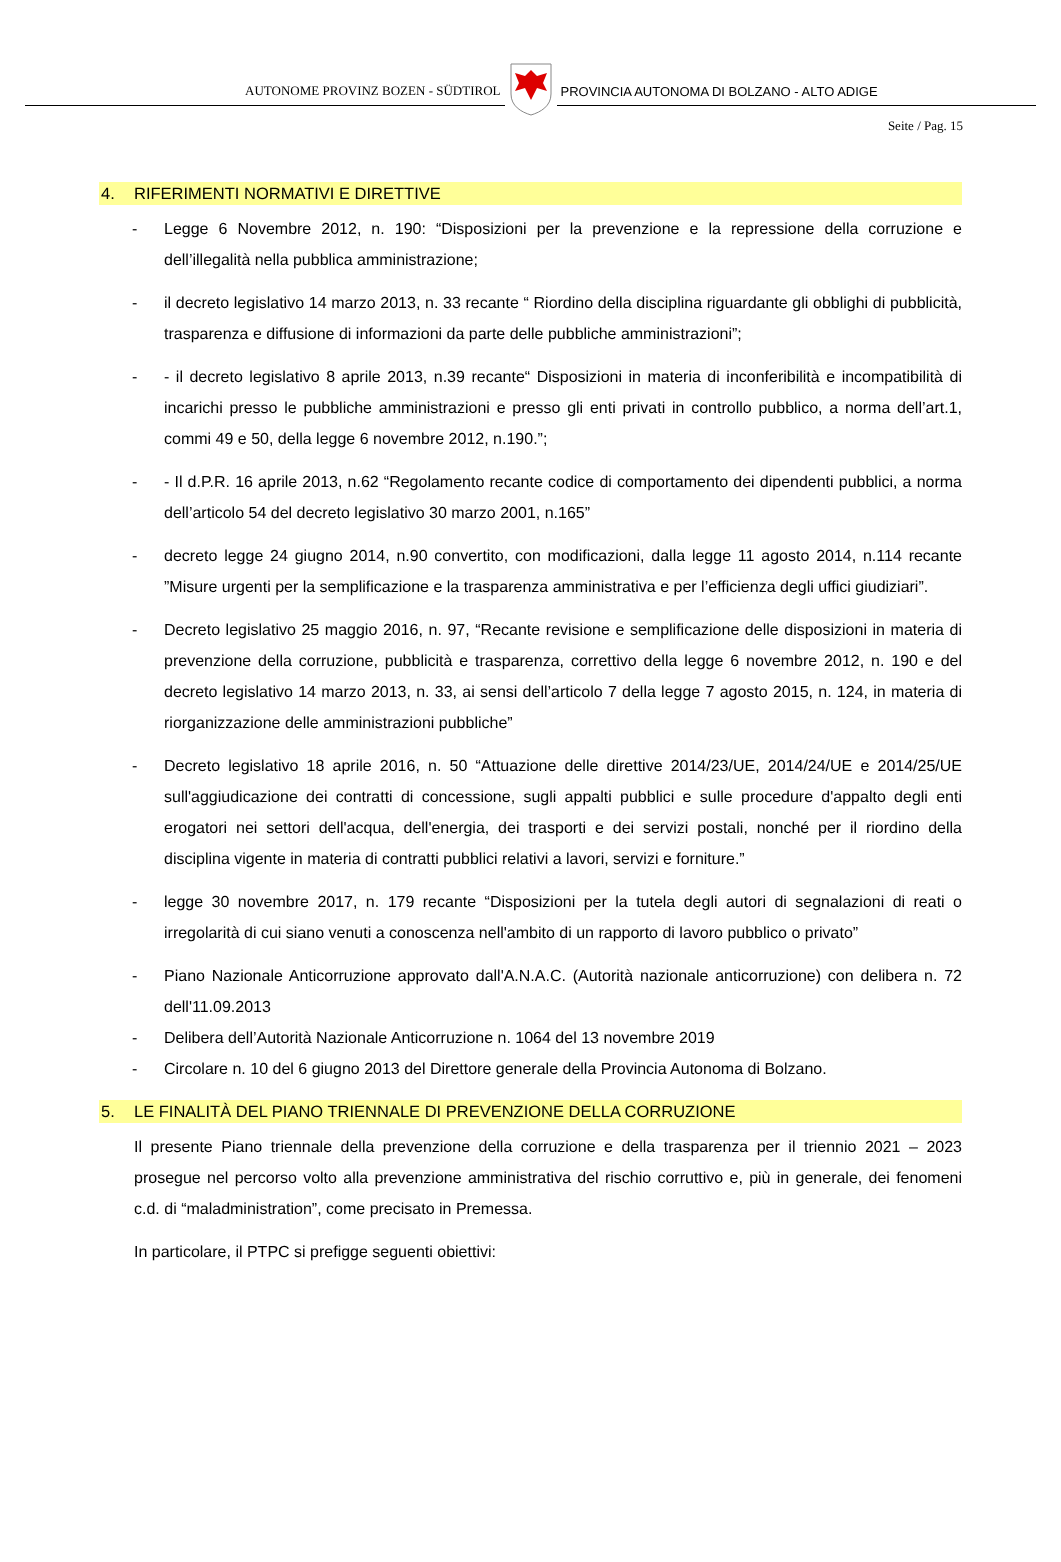AUTONOME PROVINZ BOZEN - SÜDTIROL
PROVINCIA AUTONOMA DI BOLZANO - ALTO ADIGE
Seite / Pag. 15
4. RIFERIMENTI NORMATIVI E DIRETTIVE
- Legge 6 Novembre 2012, n. 190: “Disposizioni per la prevenzione e la repressione della corruzione e dell’illegalità nella pubblica amministrazione;
- il decreto legislativo 14 marzo 2013, n. 33 recante “ Riordino della disciplina riguardante gli obblighi di pubblicità, trasparenza e diffusione di informazioni da parte delle pubbliche amministrazioni”;
- - il decreto legislativo 8 aprile 2013, n.39 recante“ Disposizioni in materia di inconferibilità e incompatibilità di incarichi presso le pubbliche amministrazioni e presso gli enti privati in controllo pubblico, a norma dell’art.1, commi 49 e 50, della legge 6 novembre 2012, n.190.”;
- - Il d.P.R. 16 aprile 2013, n.62 “Regolamento recante codice di comportamento dei dipendenti pubblici, a norma dell’articolo 54 del decreto legislativo 30 marzo 2001, n.165”
- decreto legge 24 giugno 2014, n.90 convertito, con modificazioni, dalla legge 11 agosto 2014, n.114 recante ”Misure urgenti per la semplificazione e la trasparenza amministrativa e per l’efficienza degli uffici giudiziari”.
- Decreto legislativo 25 maggio 2016, n. 97, “Recante revisione e semplificazione delle disposizioni in materia di prevenzione della corruzione, pubblicità e trasparenza, correttivo della legge 6 novembre 2012, n. 190 e del decreto legislativo 14 marzo 2013, n. 33, ai sensi dell’articolo 7 della legge 7 agosto 2015, n. 124, in materia di riorganizzazione delle amministrazioni pubbliche”
- Decreto legislativo 18 aprile 2016, n. 50 “Attuazione delle direttive 2014/23/UE, 2014/24/UE e 2014/25/UE sull'aggiudicazione dei contratti di concessione, sugli appalti pubblici e sulle procedure d'appalto degli enti erogatori nei settori dell'acqua, dell'energia, dei trasporti e dei servizi postali, nonché per il riordino della disciplina vigente in materia di contratti pubblici relativi a lavori, servizi e forniture.”
- legge 30 novembre 2017, n. 179 recante “Disposizioni per la tutela degli autori di segnalazioni di reati o irregolarità di cui siano venuti a conoscenza nell'ambito di un rapporto di lavoro pubblico o privato”
- Piano Nazionale Anticorruzione approvato dall'A.N.A.C. (Autorità nazionale anticorruzione) con delibera n. 72 dell'11.09.2013
- Delibera dell’Autorità Nazionale Anticorruzione n. 1064 del 13 novembre 2019
- Circolare n. 10 del 6 giugno 2013 del Direttore generale della Provincia Autonoma di Bolzano.
5. LE FINALITÀ DEL PIANO TRIENNALE DI PREVENZIONE DELLA CORRUZIONE
Il presente Piano triennale della prevenzione della corruzione e della trasparenza per il triennio 2021 – 2023 prosegue nel percorso volto alla prevenzione amministrativa del rischio corruttivo e, più in generale, dei fenomeni c.d. di “maladministration”, come precisato in Premessa.
In particolare, il PTPC si prefigge seguenti obiettivi: